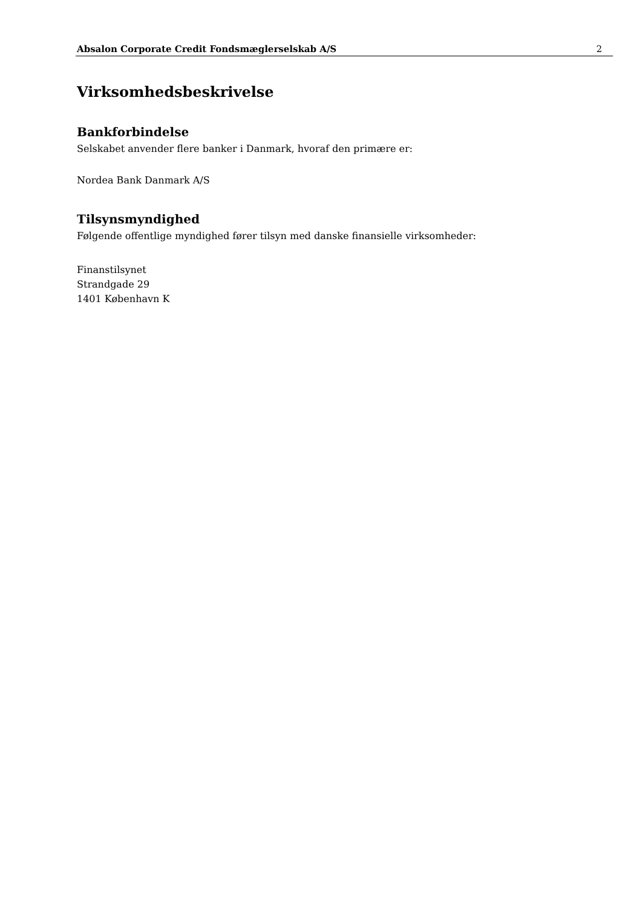Absalon Corporate Credit Fondsmæglerselskab A/S 2
Virksomhedsbeskrivelse
Bankforbindelse
Selskabet anvender flere banker i Danmark, hvoraf den primære er:
Nordea Bank Danmark A/S
Tilsynsmyndighed
Følgende offentlige myndighed fører tilsyn med danske finansielle virksomheder:
Finanstilsynet
Strandgade 29
1401 København K